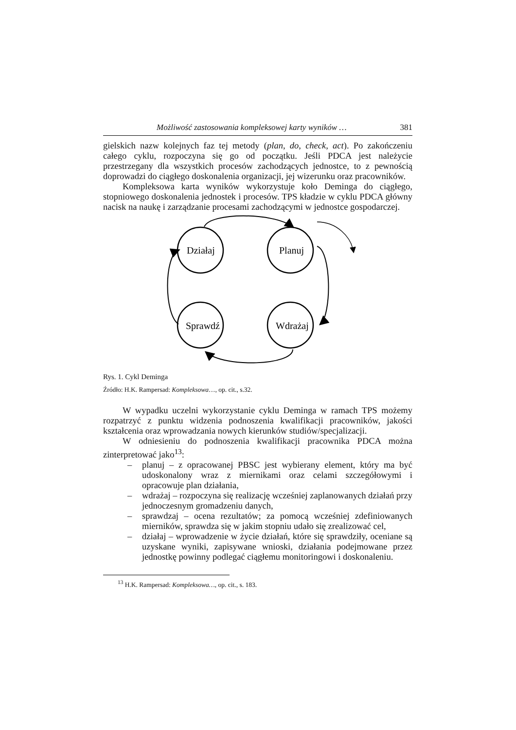Możliwość zastosowania kompleksowej karty wyników … 381
gielskich nazw kolejnych faz tej metody (plan, do, check, act). Po zakończeniu całego cyklu, rozpoczyna się go od początku. Jeśli PDCA jest należycie przestrzegany dla wszystkich procesów zachodzących jednostce, to z pewnością doprowadzi do ciągłego doskonalenia organizacji, jej wizerunku oraz pracowników.
Kompleksowa karta wyników wykorzystuje koło Deminga do ciągłego, stopniowego doskonalenia jednostek i procesów. TPS kładzie w cyklu PDCA główny nacisk na naukę i zarządzanie procesami zachodzącymi w jednostce gospodarczej.
Działaj
Planuj
Sprawdź
Wdrażaj
Rys. 1. Cykl Deminga
Źródło: H.K. Rampersad: Kompleksowa…, op. cit., s.32.
W wypadku uczelni wykorzystanie cyklu Deminga w ramach TPS możemy rozpatrzyć z punktu widzenia podnoszenia kwalifikacji pracowników, jakości kształcenia oraz wprowadzania nowych kierunków studiów/specjalizacji.
W odniesieniu do podnoszenia kwalifikacji pracownika PDCA można zinterpretować jako<sup>13</sup>:
– planuj – z opracowanej PBSC jest wybierany element, który ma być udoskonalony wraz z miernikami oraz celami szczegółowymi i opracowuje plan działania,
– wdrażaj – rozpoczyna się realizację wcześniej zaplanowanych działań przy jednoczesnym gromadzeniu danych,
– sprawdzaj – ocena rezultatów; za pomocą wcześniej zdefiniowanych mierników, sprawdza się w jakim stopniu udało się zrealizować cel,
– działaj – wprowadzenie w życie działań, które się sprawdziły, oceniane są uzyskane wyniki, zapisywane wnioski, działania podejmowane przez jednostkę powinny podlegać ciągłemu monitoringowi i doskonaleniu.
<sup>13</sup> H.K. Rampersad: Kompleksowa…, op. cit., s. 183.